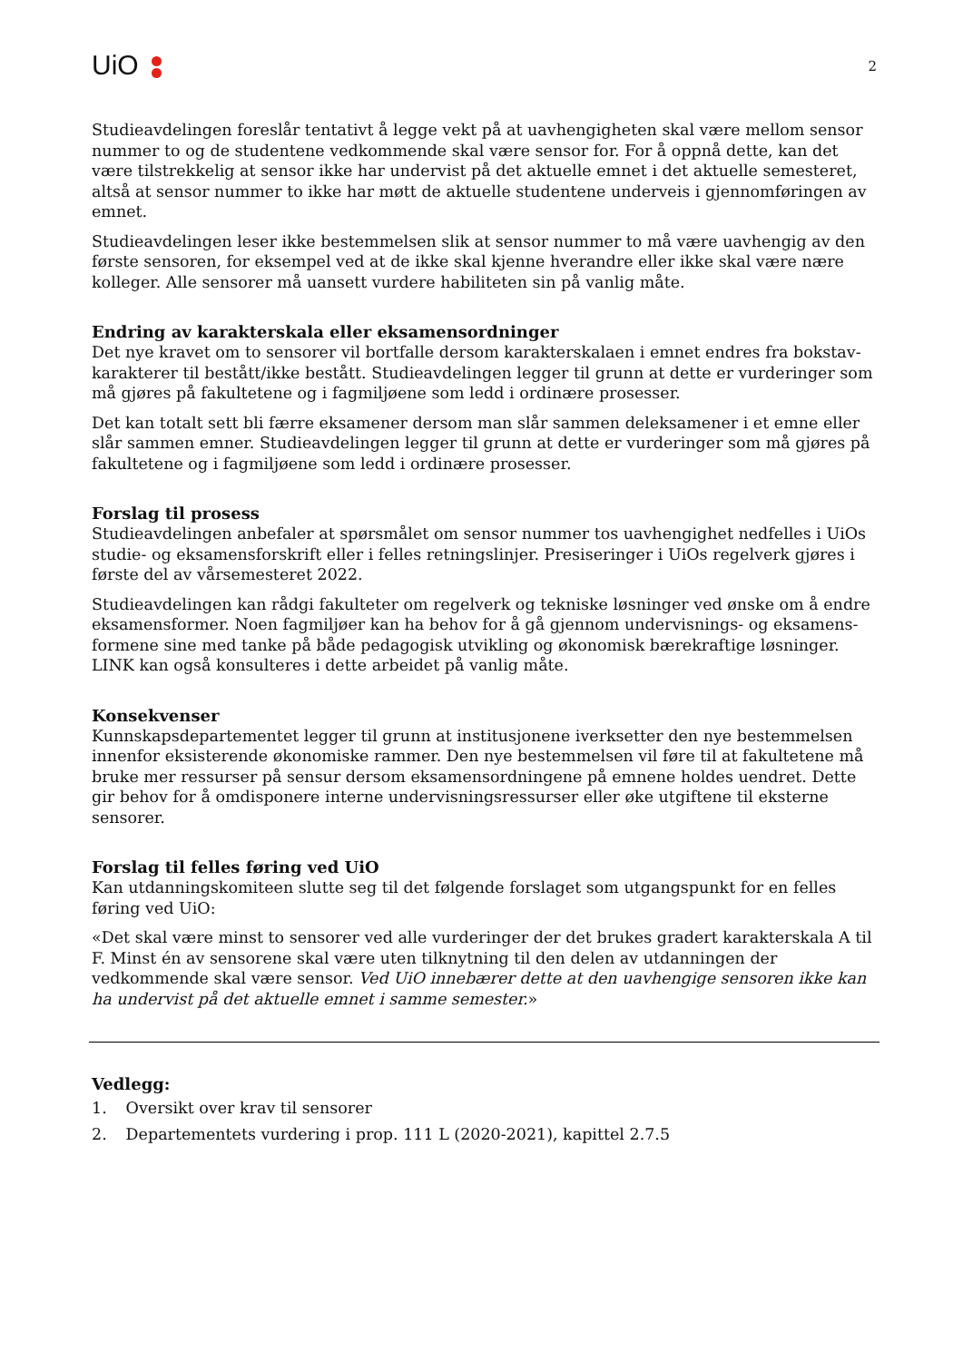UiO
2
Studieavdelingen foreslår tentativt å legge vekt på at uavhengigheten skal være mellom sensor nummer to og de studentene vedkommende skal være sensor for. For å oppnå dette, kan det være tilstrekkelig at sensor ikke har undervist på det aktuelle emnet i det aktuelle semesteret, altså at sensor nummer to ikke har møtt de aktuelle studentene underveis i gjennomføringen av emnet.
Studieavdelingen leser ikke bestemmelsen slik at sensor nummer to må være uavhengig av den første sensoren, for eksempel ved at de ikke skal kjenne hverandre eller ikke skal være nære kolleger. Alle sensorer må uansett vurdere habiliteten sin på vanlig måte.
Endring av karakterskala eller eksamensordninger
Det nye kravet om to sensorer vil bortfalle dersom karakterskalaen i emnet endres fra bokstav-karakterer til bestått/ikke bestått. Studieavdelingen legger til grunn at dette er vurderinger som må gjøres på fakultetene og i fagmiljøene som ledd i ordinære prosesser.
Det kan totalt sett bli færre eksamener dersom man slår sammen deleksamener i et emne eller slår sammen emner. Studieavdelingen legger til grunn at dette er vurderinger som må gjøres på fakultetene og i fagmiljøene som ledd i ordinære prosesser.
Forslag til prosess
Studieavdelingen anbefaler at spørsmålet om sensor nummer tos uavhengighet nedfelles i UiOs studie- og eksamensforskrift eller i felles retningslinjer. Presiseringer i UiOs regelverk gjøres i første del av vårsemesteret 2022.
Studieavdelingen kan rådgi fakulteter om regelverk og tekniske løsninger ved ønske om å endre eksamensformer. Noen fagmiljøer kan ha behov for å gå gjennom undervisnings- og eksamens-formene sine med tanke på både pedagogisk utvikling og økonomisk bærekraftige løsninger. LINK kan også konsulteres i dette arbeidet på vanlig måte.
Konsekvenser
Kunnskapsdepartementet legger til grunn at institusjonene iverksetter den nye bestemmelsen innenfor eksisterende økonomiske rammer. Den nye bestemmelsen vil føre til at fakultetene må bruke mer ressurser på sensur dersom eksamensordningene på emnene holdes uendret. Dette gir behov for å omdisponere interne undervisningsressurser eller øke utgiftene til eksterne sensorer.
Forslag til felles føring ved UiO
Kan utdanningskomiteen slutte seg til det følgende forslaget som utgangspunkt for en felles føring ved UiO:
«Det skal være minst to sensorer ved alle vurderinger der det brukes gradert karakterskala A til F. Minst én av sensorene skal være uten tilknytning til den delen av utdanningen der vedkommende skal være sensor. Ved UiO innebærer dette at den uavhengige sensoren ikke kan ha undervist på det aktuelle emnet i samme semester.»
Vedlegg:
1. Oversikt over krav til sensorer
2. Departementets vurdering i prop. 111 L (2020-2021), kapittel 2.7.5